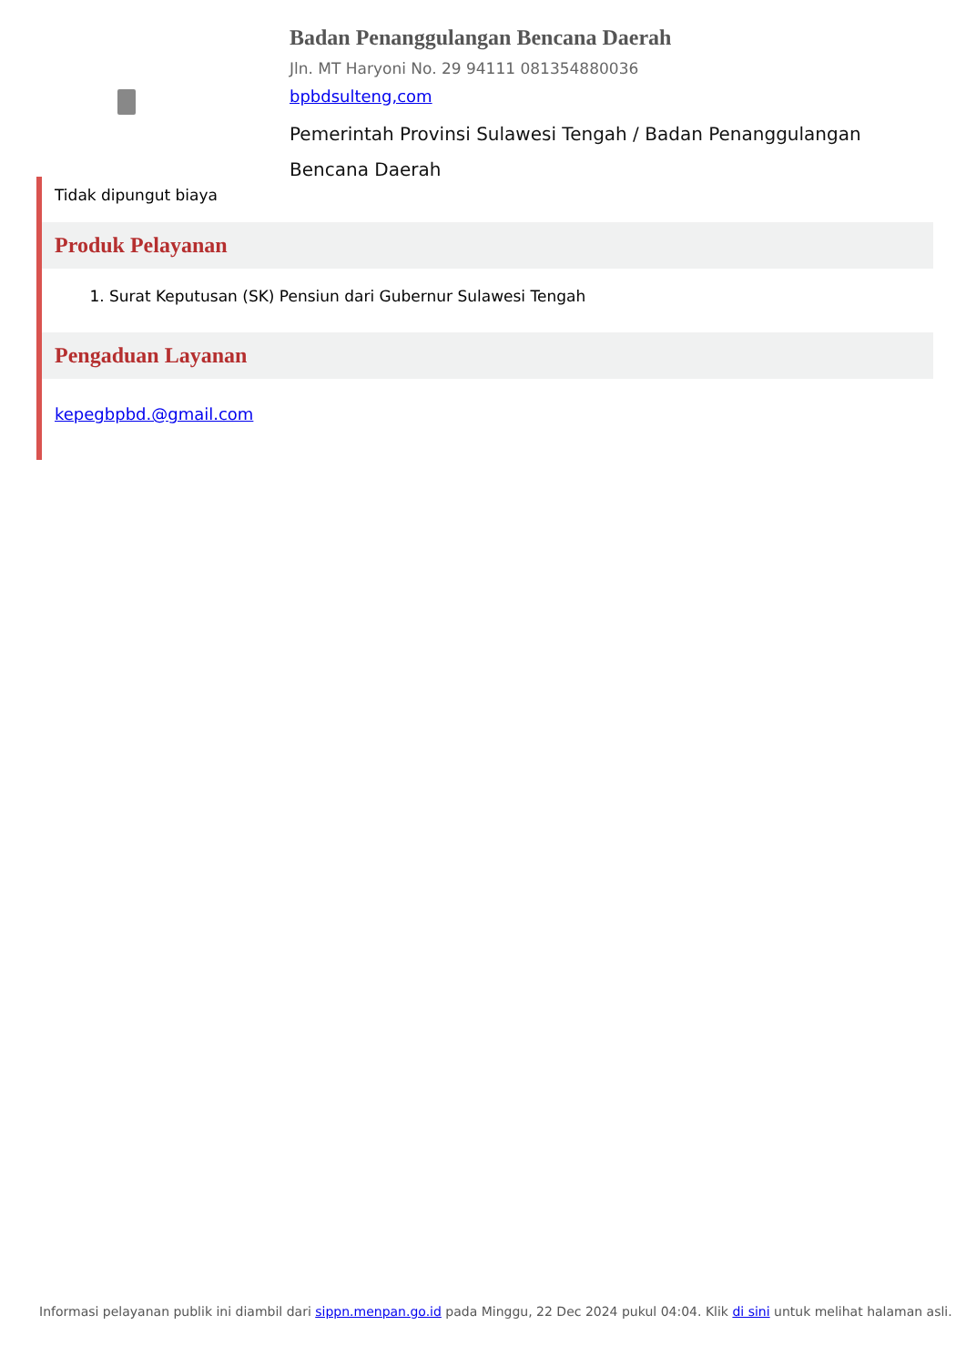Badan Penanggulangan Bencana Daerah
Jln. MT Haryoni No. 29 94111 081354880036
bpbdsulteng,com
Pemerintah Provinsi Sulawesi Tengah / Badan Penanggulangan Bencana Daerah
Tidak dipungut biaya
Produk Pelayanan
1. Surat Keputusan (SK) Pensiun dari Gubernur Sulawesi Tengah
Pengaduan Layanan
kepegbpbd.@gmail.com
Informasi pelayanan publik ini diambil dari sippn.menpan.go.id pada Minggu, 22 Dec 2024 pukul 04:04. Klik di sini untuk melihat halaman asli.